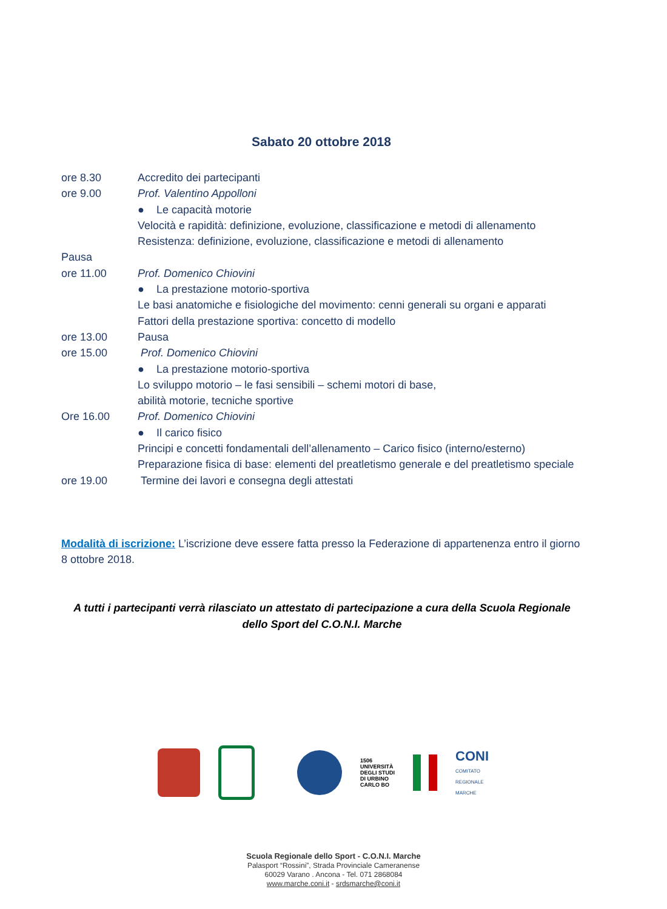Sabato 20 ottobre 2018
ore 8.30 Accredito dei partecipanti
ore 9.00 Prof. Valentino Appolloni
● Le capacità motorie
Velocità e rapidità: definizione, evoluzione, classificazione e metodi di allenamento
Resistenza: definizione, evoluzione, classificazione e metodi di allenamento
Pausa
ore 11.00 Prof. Domenico Chiovini
● La prestazione motorio-sportiva
Le basi anatomiche e fisiologiche del movimento: cenni generali su organi e apparati
Fattori della prestazione sportiva: concetto di modello
ore 13.00 Pausa
ore 15.00 Prof. Domenico Chiovini
● La prestazione motorio-sportiva
Lo sviluppo motorio – le fasi sensibili – schemi motori di base,
abilità motorie, tecniche sportive
Ore 16.00 Prof. Domenico Chiovini
● Il carico fisico
Principi e concetti fondamentali dell’allenamento – Carico fisico (interno/esterno)
Preparazione fisica di base: elementi del preatletismo generale e del preatletismo speciale
ore 19.00 Termine dei lavori e consegna degli attestati
Modalità di iscrizione: L’iscrizione deve essere fatta presso la Federazione di appartenenza entro il giorno 8 ottobre 2018.
A tutti i partecipanti verrà rilasciato un attestato di partecipazione a cura della Scuola Regionale dello Sport del C.O.N.I. Marche
1506
UNIVERSITÀ
DEGLI STUDI
DI URBINO
CARLO BO
CONI
COMITATO
REGIONALE
MARCHE
Scuola Regionale dello Sport - C.O.N.I. Marche
Palasport “Rossini”, Strada Provinciale Cameranense
60029 Varano . Ancona - Tel. 071 2868084
www.marche.coni.it - srdsmarche@coni.it